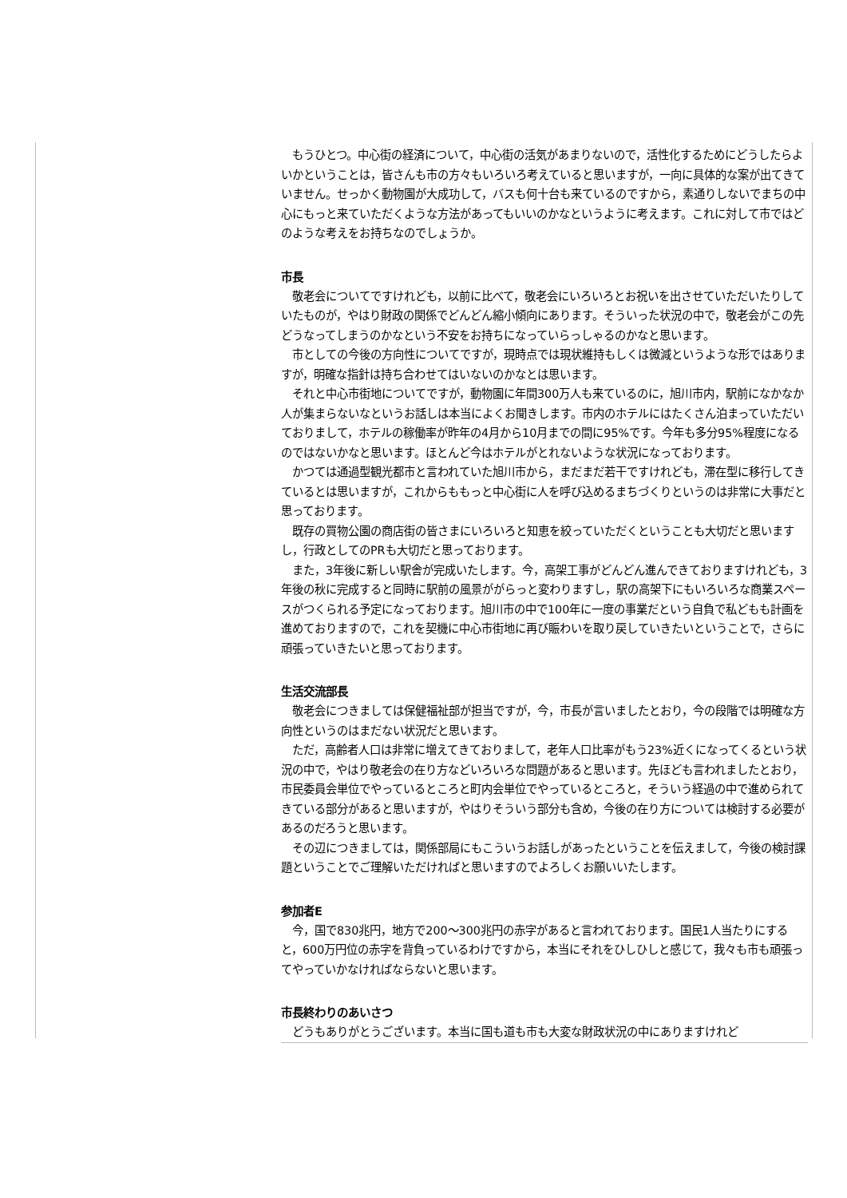もうひとつ。中心街の経済について，中心街の活気があまりないので，活性化するためにどうしたらよいかということは，皆さんも市の方々もいろいろ考えていると思いますが，一向に具体的な案が出てきていません。せっかく動物園が大成功して，バスも何十台も来ているのですから，素通りしないでまちの中心にもっと来ていただくような方法があってもいいのかなというように考えます。これに対して市ではどのような考えをお持ちなのでしょうか。
市長
　敬老会についてですけれども，以前に比べて，敬老会にいろいろとお祝いを出させていただいたりしていたものが，やはり財政の関係でどんどん縮小傾向にあります。そういった状況の中で，敬老会がこの先どうなってしまうのかなという不安をお持ちになっていらっしゃるのかなと思います。
　市としての今後の方向性についてですが，現時点では現状維持もしくは微減というような形ではありますが，明確な指針は持ち合わせてはいないのかなとは思います。
　それと中心市街地についてですが，動物園に年間300万人も来ているのに，旭川市内，駅前になかなか人が集まらないなというお話しは本当によくお聞きします。市内のホテルにはたくさん泊まっていただいておりまして，ホテルの稼働率が昨年の4月から10月までの間に95%です。今年も多分95%程度になるのではないかなと思います。ほとんど今はホテルがとれないような状況になっております。
　かつては通過型観光都市と言われていた旭川市から，まだまだ若干ですけれども，滞在型に移行してきているとは思いますが，これからももっと中心街に人を呼び込めるまちづくりというのは非常に大事だと思っております。
　既存の買物公園の商店街の皆さまにいろいろと知恵を絞っていただくということも大切だと思いますし，行政としてのPRも大切だと思っております。
　また，3年後に新しい駅舎が完成いたします。今，高架工事がどんどん進んできておりますけれども，3年後の秋に完成すると同時に駅前の風景ががらっと変わりますし，駅の高架下にもいろいろな商業スペースがつくられる予定になっております。旭川市の中で100年に一度の事業だという自負で私どもも計画を進めておりますので，これを契機に中心市街地に再び賑わいを取り戻していきたいということで，さらに頑張っていきたいと思っております。
生活交流部長
　敬老会につきましては保健福祉部が担当ですが，今，市長が言いましたとおり，今の段階では明確な方向性というのはまだない状況だと思います。
　ただ，高齢者人口は非常に増えてきておりまして，老年人口比率がもう23%近くになってくるという状況の中で，やはり敬老会の在り方などいろいろな問題があると思います。先ほども言われましたとおり，市民委員会単位でやっているところと町内会単位でやっているところと，そういう経過の中で進められてきている部分があると思いますが，やはりそういう部分も含め，今後の在り方については検討する必要があるのだろうと思います。
　その辺につきましては，関係部局にもこういうお話しがあったということを伝えまして，今後の検討課題ということでご理解いただければと思いますのでよろしくお願いいたします。
参加者E
　今，国で830兆円，地方で200～300兆円の赤字があると言われております。国民1人当たりにすると，600万円位の赤字を背負っているわけですから，本当にそれをひしひしと感じて，我々も市も頑張ってやっていかなければならないと思います。
市長終わりのあいさつ
　どうもありがとうございます。本当に国も道も市も大変な財政状況の中にありますけれど